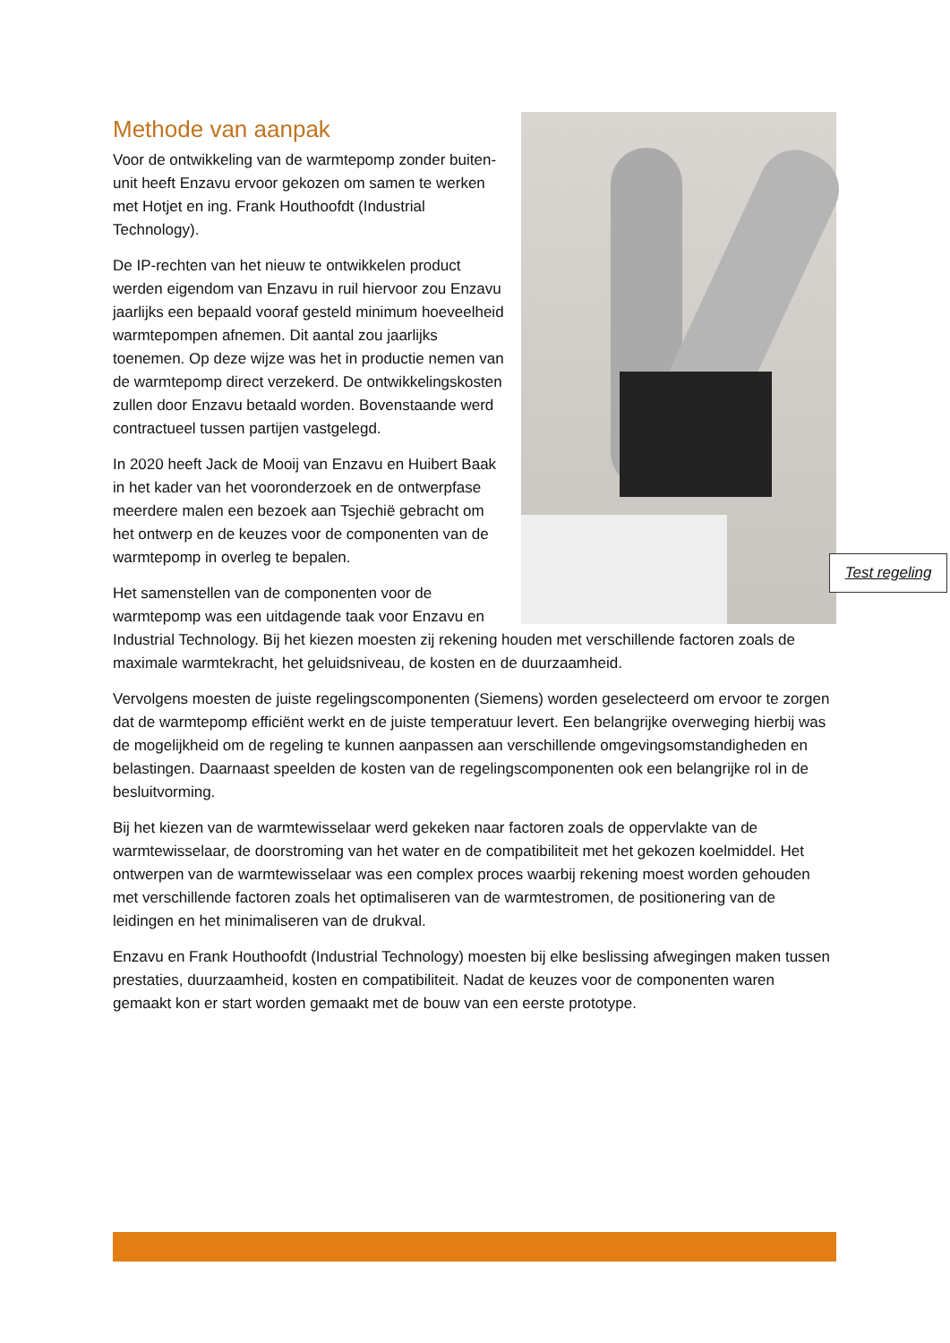Methode van aanpak
Voor de ontwikkeling van de warmtepomp zonder buiten-unit heeft Enzavu ervoor gekozen om samen te werken met Hotjet en ing. Frank Houthoofdt (Industrial Technology).
De IP-rechten van het nieuw te ontwikkelen product werden eigendom van Enzavu in ruil hiervoor zou Enzavu jaarlijks een bepaald vooraf gesteld minimum hoeveelheid warmtepompen afnemen. Dit aantal zou jaarlijks toenemen. Op deze wijze was het in productie nemen van de warmtepomp direct verzekerd. De ontwikkelingskosten zullen door Enzavu betaald worden. Bovenstaande werd contractueel tussen partijen vastgelegd.
In 2020 heeft Jack de Mooij van Enzavu en Huibert Baak in het kader van het vooronderzoek en de ontwerpfase meerdere malen een bezoek aan Tsjechië gebracht om het ontwerp en de keuzes voor de componenten van de warmtepomp in overleg te bepalen.
Het samenstellen van de componenten voor de warmtepomp was een uitdagende taak voor Enzavu en Industrial Technology. Bij het kiezen moesten zij rekening houden met verschillende factoren zoals de maximale warmtekracht, het geluidsniveau, de kosten en de duurzaamheid.
Vervolgens moesten de juiste regelingscomponenten (Siemens) worden geselecteerd om ervoor te zorgen dat de warmtepomp efficiënt werkt en de juiste temperatuur levert. Een belangrijke overweging hierbij was de mogelijkheid om de regeling te kunnen aanpassen aan verschillende omgevingsomstandigheden en belastingen. Daarnaast speelden de kosten van de regelingscomponenten ook een belangrijke rol in de besluitvorming.
Bij het kiezen van de warmtewisselaar werd gekeken naar factoren zoals de oppervlakte van de warmtewisselaar, de doorstroming van het water en de compatibiliteit met het gekozen koelmiddel. Het ontwerpen van de warmtewisselaar was een complex proces waarbij rekening moest worden gehouden met verschillende factoren zoals het optimaliseren van de warmtestromen, de positionering van de leidingen en het minimaliseren van de drukval.
Enzavu en Frank Houthoofdt (Industrial Technology) moesten bij elke beslissing afwegingen maken tussen prestaties, duurzaamheid, kosten en compatibiliteit. Nadat de keuzes voor de componenten waren gemaakt kon er start worden gemaakt met de bouw van een eerste prototype.
Test regeling